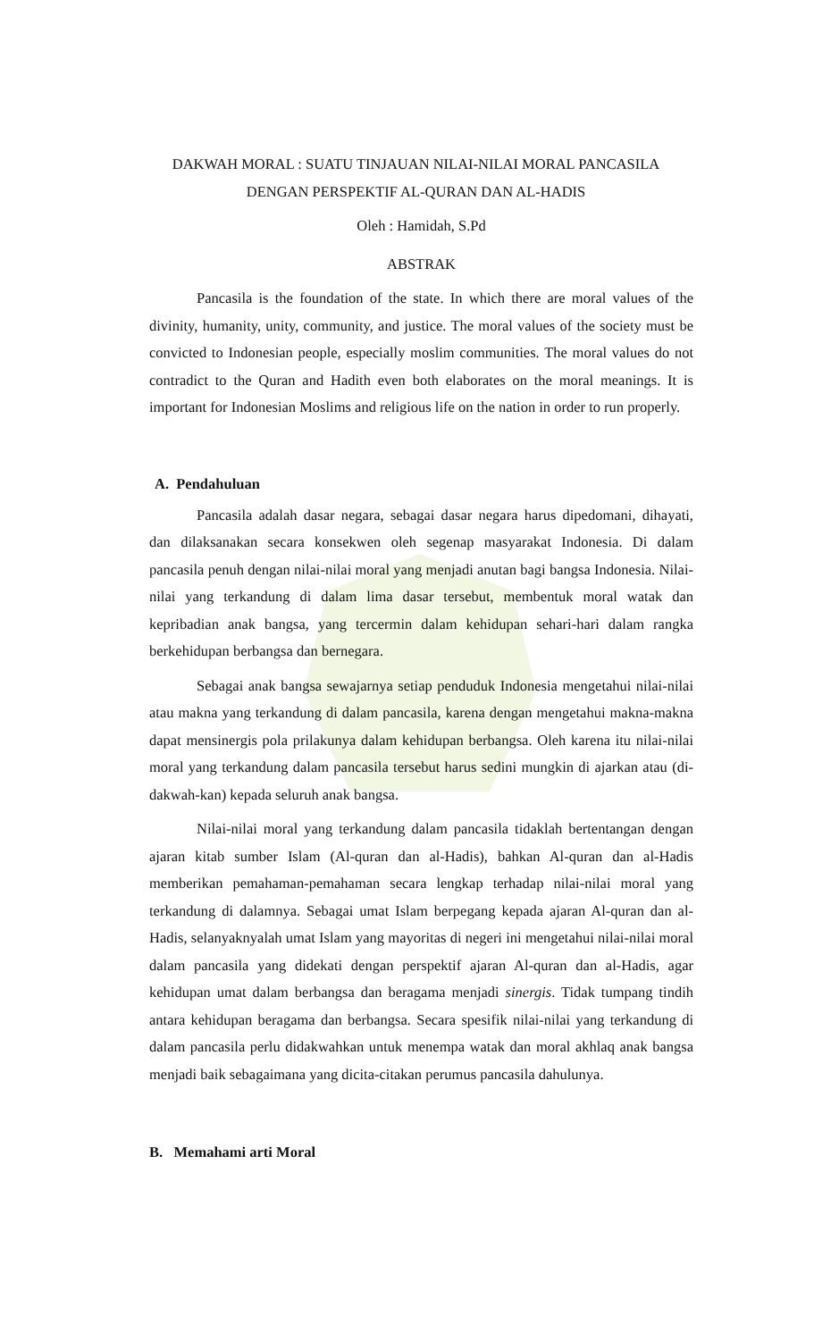DAKWAH MORAL : SUATU TINJAUAN NILAI-NILAI MORAL PANCASILA
DENGAN PERSPEKTIF AL-QURAN DAN AL-HADIS
Oleh : Hamidah, S.Pd
ABSTRAK
Pancasila is the foundation of the state. In which there are moral values of the divinity, humanity, unity, community, and justice. The moral values of the society must be convicted to Indonesian people, especially moslim communities. The moral values do not contradict to the Quran and Hadith even both elaborates on the moral meanings. It is important for Indonesian Moslims and religious life on the nation in order to run properly.
A. Pendahuluan
Pancasila adalah dasar negara, sebagai dasar negara harus dipedomani, dihayati, dan dilaksanakan secara konsekwen oleh segenap masyarakat Indonesia. Di dalam pancasila penuh dengan nilai-nilai moral yang menjadi anutan bagi bangsa Indonesia. Nilai-nilai yang terkandung di dalam lima dasar tersebut, membentuk moral watak dan kepribadian anak bangsa, yang tercermin dalam kehidupan sehari-hari dalam rangka berkehidupan berbangsa dan bernegara.
Sebagai anak bangsa sewajarnya setiap penduduk Indonesia mengetahui nilai-nilai atau makna yang terkandung di dalam pancasila, karena dengan mengetahui makna-makna dapat mensinergis pola prilakunya dalam kehidupan berbangsa. Oleh karena itu nilai-nilai moral yang terkandung dalam pancasila tersebut harus sedini mungkin di ajarkan atau (di-dakwah-kan) kepada seluruh anak bangsa.
Nilai-nilai moral yang terkandung dalam pancasila tidaklah bertentangan dengan ajaran kitab sumber Islam (Al-quran dan al-Hadis), bahkan Al-quran dan al-Hadis memberikan pemahaman-pemahaman secara lengkap terhadap nilai-nilai moral yang terkandung di dalamnya. Sebagai umat Islam berpegang kepada ajaran Al-quran dan al-Hadis, selanyaknyalah umat Islam yang mayoritas di negeri ini mengetahui nilai-nilai moral dalam pancasila yang didekati dengan perspektif ajaran Al-quran dan al-Hadis, agar kehidupan umat dalam berbangsa dan beragama menjadi sinergis. Tidak tumpang tindih antara kehidupan beragama dan berbangsa. Secara spesifik nilai-nilai yang terkandung di dalam pancasila perlu didakwahkan untuk menempa watak dan moral akhlaq anak bangsa menjadi baik sebagaimana yang dicita-citakan perumus pancasila dahulunya.
B. Memahami arti Moral